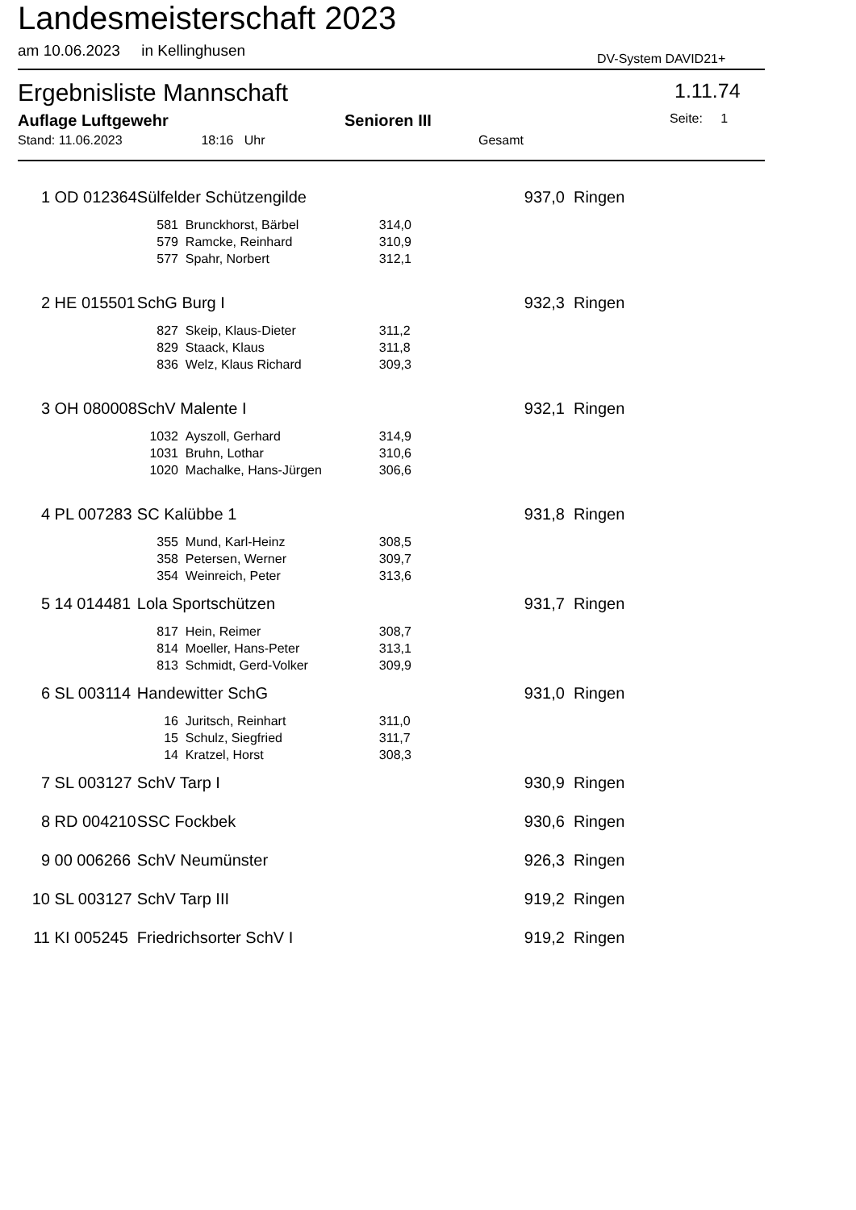Landesmeisterschaft 2023
am 10.06.2023 in Kellinghusen
DV-System DAVID21+
Ergebnisliste Mannschaft 1.11.74
Auflage Luftgewehr Senioren III Seite: 1
Stand: 11.06.2023 18:16 Uhr Gesamt
| 1 | OD 012364 | Sülfelder Schützengilde | | | 937,0 | Ringen |
| | | 581 | Brunckhorst, Bärbel | 314,0 | | |
| | | 579 | Ramcke, Reinhard | 310,9 | | |
| | | 577 | Spahr, Norbert | 312,1 | | |
| 2 | HE 015501 | SchG Burg I | | | 932,3 | Ringen |
| | | 827 | Skeip, Klaus-Dieter | 311,2 | | |
| | | 829 | Staack, Klaus | 311,8 | | |
| | | 836 | Welz, Klaus Richard | 309,3 | | |
| 3 | OH 080008 | SchV Malente I | | | 932,1 | Ringen |
| | | 1032 | Ayszoll, Gerhard | 314,9 | | |
| | | 1031 | Bruhn, Lothar | 310,6 | | |
| | | 1020 | Machalke, Hans-Jürgen | 306,6 | | |
| 4 | PL 007283 | SC Kalübbe 1 | | | 931,8 | Ringen |
| | | 355 | Mund, Karl-Heinz | 308,5 | | |
| | | 358 | Petersen, Werner | 309,7 | | |
| | | 354 | Weinreich, Peter | 313,6 | | |
| 5 | 14 014481 | Lola Sportschützen | | | 931,7 | Ringen |
| | | 817 | Hein, Reimer | 308,7 | | |
| | | 814 | Moeller, Hans-Peter | 313,1 | | |
| | | 813 | Schmidt, Gerd-Volker | 309,9 | | |
| 6 | SL 003114 | Handewitter SchG | | | 931,0 | Ringen |
| | | 16 | Juritsch, Reinhart | 311,0 | | |
| | | 15 | Schulz, Siegfried | 311,7 | | |
| | | 14 | Kratzel, Horst | 308,3 | | |
| 7 | SL 003127 | SchV Tarp I | | | 930,9 | Ringen |
| 8 | RD 004210 | SSC Fockbek | | | 930,6 | Ringen |
| 9 | 00 006266 | SchV Neumünster | | | 926,3 | Ringen |
| 10 | SL 003127 | SchV Tarp III | | | 919,2 | Ringen |
| 11 | KI 005245 | Friedrichsorter SchV I | | | 919,2 | Ringen |